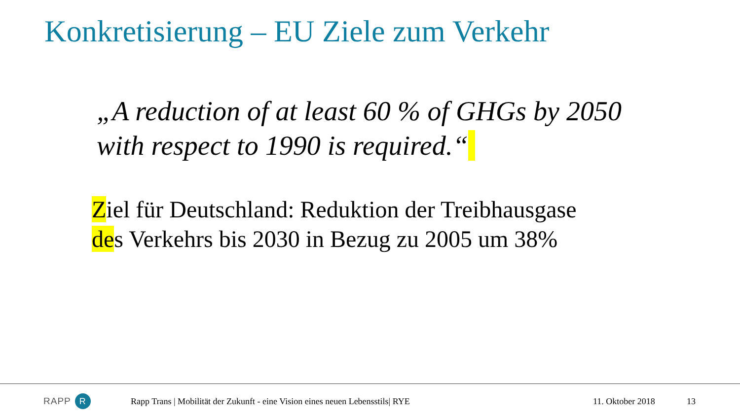Konkretisierung – EU Ziele zum Verkehr
„A reduction of at least 60 % of GHGs by 2050 with respect to 1990 is required.“
Ziel für Deutschland: Reduktion der Treibhausgase
des Verkehrs bis 2030 in Bezug zu 2005 um 38%
RAPP R
Rapp Trans | Mobilität der Zukunft - eine Vision eines neuen Lebensstils| RYE
11. Oktober 2018 13